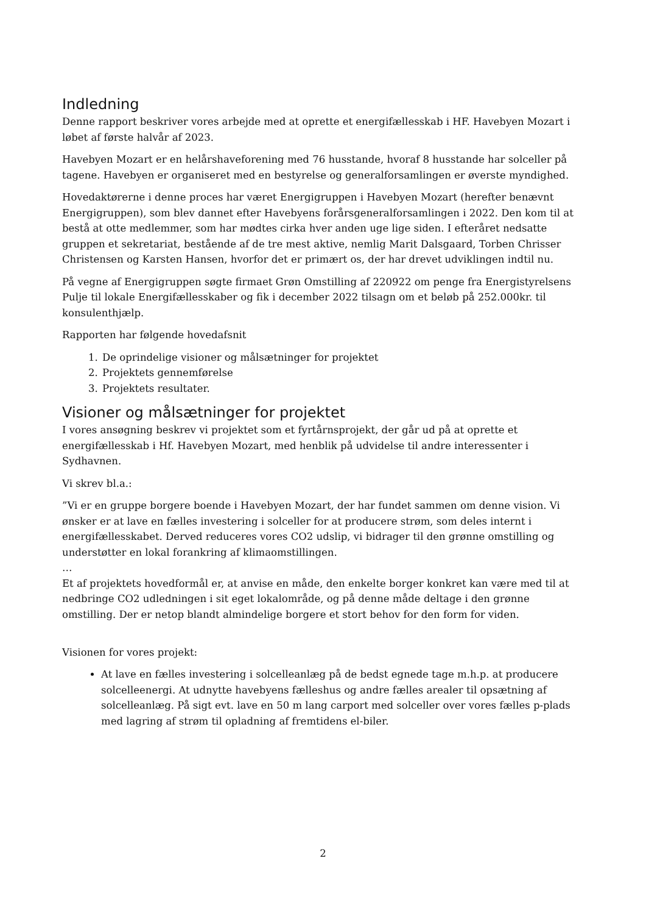Indledning
Denne rapport beskriver vores arbejde med at oprette et energifællesskab i HF. Havebyen Mozart i løbet af første halvår af 2023.
Havebyen Mozart er en helårshaveforening med 76 husstande, hvoraf 8 husstande har solceller på tagene. Havebyen er organiseret med en bestyrelse og generalforsamlingen er øverste myndighed.
Hovedaktørerne i denne proces har været Energigruppen i Havebyen Mozart (herefter benævnt Energigruppen), som blev dannet efter Havebyens forårsgeneralforsamlingen i 2022. Den kom til at bestå at otte medlemmer, som har mødtes cirka hver anden uge lige siden. I efteråret nedsatte gruppen et sekretariat, bestående af de tre mest aktive, nemlig Marit Dalsgaard, Torben Chrisser Christensen og Karsten Hansen, hvorfor det er primært os, der har drevet udviklingen indtil nu.
På vegne af Energigruppen søgte firmaet Grøn Omstilling af 220922 om penge fra Energistyrelsens Pulje til lokale Energifællesskaber og fik i december 2022 tilsagn om et beløb på 252.000kr. til konsulenthjælp.
Rapporten har følgende hovedafsnit
1. De oprindelige visioner og målsætninger for projektet
2. Projektets gennemførelse
3. Projektets resultater.
Visioner og målsætninger for projektet
I vores ansøgning beskrev vi projektet som et fyrtårnsprojekt, der går ud på at oprette et energifællesskab i Hf. Havebyen Mozart, med henblik på udvidelse til andre interessenter i Sydhavnen.
Vi skrev bl.a.:
”Vi er en gruppe borgere boende i Havebyen Mozart, der har fundet sammen om denne vision. Vi ønsker er at lave en fælles investering i solceller for at producere strøm, som deles internt i energifællesskabet. Derved reduceres vores CO2 udslip, vi bidrager til den grønne omstilling og understøtter en lokal forankring af klimaomstillingen.
…
Et af projektets hovedformål er, at anvise en måde, den enkelte borger konkret kan være med til at nedbringe CO2 udledningen i sit eget lokalområde, og på denne måde deltage i den grønne omstilling. Der er netop blandt almindelige borgere et stort behov for den form for viden.
Visionen for vores projekt:
At lave en fælles investering i solcelleanlæg på de bedst egnede tage m.h.p. at producere solcelleenergi. At udnytte havebyens fælleshus og andre fælles arealer til opsætning af solcelleanlæg. På sigt evt. lave en 50 m lang carport med solceller over vores fælles p-plads med lagring af strøm til opladning af fremtidens el-biler.
2